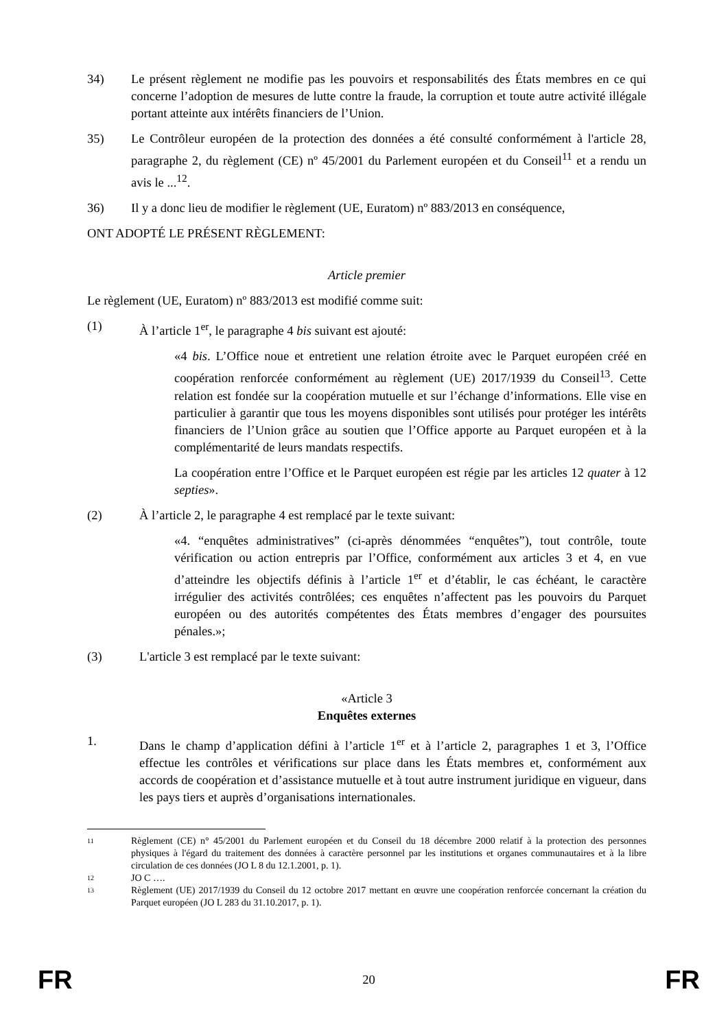34) Le présent règlement ne modifie pas les pouvoirs et responsabilités des États membres en ce qui concerne l’adoption de mesures de lutte contre la fraude, la corruption et toute autre activité illégale portant atteinte aux intérêts financiers de l’Union.
35) Le Contrôleur européen de la protection des données a été consulté conformément à l'article 28, paragraphe 2, du règlement (CE) nº 45/2001 du Parlement européen et du Conseil<sup>11</sup> et a rendu un avis le ...<sup>12</sup>.
36) Il y a donc lieu de modifier le règlement (UE, Euratom) nº 883/2013 en conséquence,
ONT ADOPTÉ LE PRÉSENT RÈGLEMENT:
Article premier
Le règlement (UE, Euratom) nº 883/2013 est modifié comme suit:
(1) À l’article 1<sup>er</sup>, le paragraphe 4 bis suivant est ajouté:
«4 bis. L’Office noue et entretient une relation étroite avec le Parquet européen créé en coopération renforcée conformément au règlement (UE) 2017/1939 du Conseil<sup>13</sup>. Cette relation est fondée sur la coopération mutuelle et sur l’échange d’informations. Elle vise en particulier à garantir que tous les moyens disponibles sont utilisés pour protéger les intérêts financiers de l’Union grâce au soutien que l’Office apporte au Parquet européen et à la complémentarité de leurs mandats respectifs.
La coopération entre l’Office et le Parquet européen est régie par les articles 12 quater à 12 septies».
(2) À l’article 2, le paragraphe 4 est remplacé par le texte suivant:
«4. “enquêtes administratives” (ci-après dénommées “enquêtes”), tout contrôle, toute vérification ou action entrepris par l’Office, conformément aux articles 3 et 4, en vue d’atteindre les objectifs définis à l’article 1<sup>er</sup> et d’établir, le cas échéant, le caractère irrégulier des activités contrôlées; ces enquêtes n’affectent pas les pouvoirs du Parquet européen ou des autorités compétentes des États membres d’engager des poursuites pénales.»;
(3) L'article 3 est remplacé par le texte suivant:
«Article 3
Enquêtes externes
1. Dans le champ d’application défini à l’article 1<sup>er</sup> et à l’article 2, paragraphes 1 et 3, l’Office effectue les contrôles et vérifications sur place dans les États membres et, conformément aux accords de coopération et d’assistance mutuelle et à tout autre instrument juridique en vigueur, dans les pays tiers et auprès d’organisations internationales.
11 Règlement (CE) n° 45/2001 du Parlement européen et du Conseil du 18 décembre 2000 relatif à la protection des personnes physiques à l'égard du traitement des données à caractère personnel par les institutions et organes communautaires et à la libre circulation de ces données (JO L 8 du 12.1.2001, p. 1).
12 JO C ….
13 Règlement (UE) 2017/1939 du Conseil du 12 octobre 2017 mettant en œuvre une coopération renforcée concernant la création du Parquet européen (JO L 283 du 31.10.2017, p. 1).
FR 20 FR